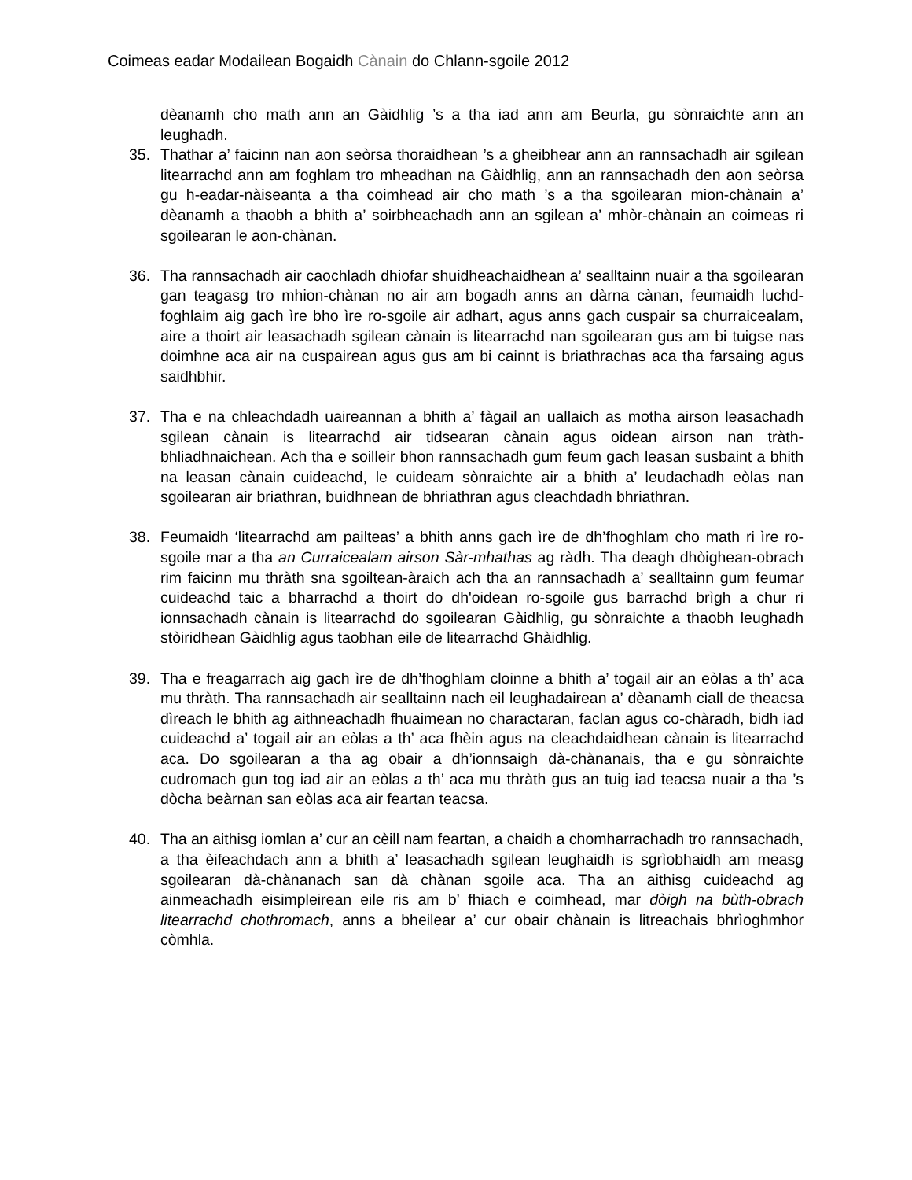Coimeas eadar Modailean Bogaidh Cànain do Chlann-sgoile 2012
dèanamh cho math ann an Gàidhlig ’s a tha iad ann am Beurla, gu sònraichte ann an leughadh.
35. Thathar a’ faicinn nan aon seòrsa thoraidhean ’s a gheibhear ann an rannsachadh air sgilean litearrachd ann am foghlam tro mheadhan na Gàidhlig, ann an rannsachadh den aon seòrsa gu h-eadar-nàiseanta a tha coimhead air cho math ’s a tha sgoilearan mion-chànain a’ dèanamh a thaobh a bhith a’ soirbheachadh ann an sgilean a’ mhòr-chànain an coimeas ri sgoilearan le aon-chànan.
36. Tha rannsachadh air caochladh dhiofar shuidheachaidhean a’ sealltainn nuair a tha sgoilearan gan teagasg tro mhion-chànan no air am bogadh anns an dàrna cànan, feumaidh luchd-foghlaim aig gach ìre bho ìre ro-sgoile air adhart, agus anns gach cuspair sa churraicealam, aire a thoirt air leasachadh sgilean cànain is litearrachd nan sgoilearan gus am bi tuigse nas doimhne aca air na cuspairean agus gus am bi cainnt is briathrachas aca tha farsaing agus saidhbhir.
37. Tha e na chleachdadh uaireannan a bhith a’ fàgail an uallaich as motha airson leasachadh sgilean cànain is litearrachd air tidsearan cànain agus oidean airson nan tràth-bhliadhnaichean. Ach tha e soilleir bhon rannsachadh gum feum gach leasan susbaint a bhith na leasan cànain cuideachd, le cuideam sònraichte air a bhith a’ leudachadh eòlas nan sgoilearan air briathran, buidhnean de bhriathran agus cleachdadh bhriathran.
38. Feumaidh ‘litearrachd am pailteas’ a bhith anns gach ìre de dh’fhoghlam cho math ri ìre ro-sgoile mar a tha an Curraicealam airson Sàr-mhathas ag ràdh. Tha deagh dhòighean-obrach rim faicinn mu thràth sna sgoiltean-àraich ach tha an rannsachadh a’ sealltainn gum feumar cuideachd taic a bharrachd a thoirt do dh'oidean ro-sgoile gus barrachd brìgh a chur ri ionnsachadh cànain is litearrachd do sgoilearan Gàidhlig, gu sònraichte a thaobh leughadh stòiridhean Gàidhlig agus taobhan eile de litearrachd Ghàidhlig.
39. Tha e freagarrach aig gach ìre de dh’fhoghlam cloinne a bhith a’ togail air an eòlas a th’ aca mu thràth. Tha rannsachadh air sealltainn nach eil leughadairean a’ dèanamh ciall de theacsa dìreach le bhith ag aithneachadh fhuaimean no charactaran, faclan agus co-chàradh, bidh iad cuideachd a’ togail air an eòlas a th’ aca fhèin agus na cleachdaidhean cànain is litearrachd aca. Do sgoilearan a tha ag obair a dh’ionnsaigh dà-chànanais, tha e gu sònraichte cudromach gun tog iad air an eòlas a th’ aca mu thràth gus an tuig iad teacsa nuair a tha ’s dòcha beàrnan san eòlas aca air feartan teacsa.
40. Tha an aithisg iomlan a’ cur an cèill nam feartan, a chaidh a chomharrachadh tro rannsachadh, a tha èifeachdach ann a bhith a’ leasachadh sgilean leughaidh is sgrìobhaidh am measg sgoilearan dà-chànanach san dà chànan sgoile aca. Tha an aithisg cuideachd ag ainmeachadh eisimpleirean eile ris am b’ fhiach e coimhead, mar dòigh na bùth-obrach litearrachd chothromach, anns a bheilear a’ cur obair chànain is litreachais bhrìoghmhor còmhla.